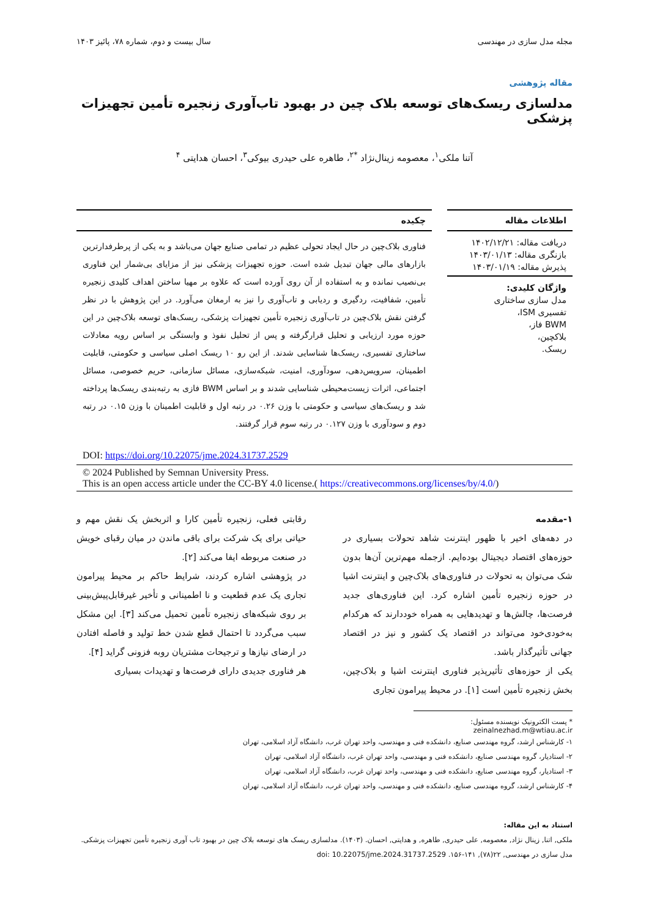مجله مدل سازی در مهندسی سال بیست و دوم، شماره ۷۸، پائیز ۱۴۰۳
مقاله پژوهشی
مدلسازی ریسک‌های توسعه بلاک چین در بهبود تاب‌آوری زنجیره تأمین تجهیزات پزشکی
آتنا ملکی<sup>۱</sup>، معصومه زینال‌نژاد <sup>*۲</sup>، طاهره علی حیدری بیوکی<sup>۳</sup>، احسان هدایتی <sup>۴</sup>
اطلاعات مقاله
دریافت مقاله: ۱۴۰۲/۱۲/۲۱
بازنگری مقاله: ۱۴۰۳/۰۱/۱۳
پذیرش مقاله: ۱۴۰۳/۰۱/۱۹
واژگان کلیدی:
مدل سازی ساختاری
تفسیری ISM،
BWM فاز،
بلاکچین،
ریسک.
چکیده
فناوری بلاک‌چین در حال ایجاد تحولی عظیم در تمامی صنایع جهان می‌باشد و به یکی از پرطرفدارترین بازارهای مالی جهان تبدیل شده است. حوزه تجهیزات پزشکی نیز از مزایای بی‌شمار این فناوری بی‌نصیب نمانده و به استفاده از آن روی آورده است که علاوه بر مهیا ساختن اهداف کلیدی زنجیره تأمین، شفافیت، ردگیری و ردیابی و تاب‌آوری را نیز به ارمغان می‌آورد. در این پژوهش با در نظر گرفتن نقش بلاک‌چین در تاب‌آوری زنجیره تأمین تجهیزات پزشکی، ریسک‌های توسعه بلاک‌چین در این حوزه مورد ارزیابی و تحلیل قرارگرفته و پس از تحلیل نفوذ و وابستگی بر اساس رویه معادلات ساختاری تفسیری، ریسک‌ها شناسایی شدند. از این رو ۱۰ ریسک اصلی سیاسی و حکومتی، قابلیت اطمینان، سرویس‌دهی، سودآوری، امنیت، شبکه‌سازی، مسائل سازمانی، حریم خصوصی، مسائل اجتماعی، اثرات زیست‌محیطی شناسایی شدند و بر اساس BWM فازی به رتبه‌بندی ریسک‌ها پرداخته شد و ریسک‌های سیاسی و حکومتی با وزن ۰.۲۶ در رتبه اول و قابلیت اطمینان با وزن ۰.۱۵ در رتبه دوم و سودآوری با وزن ۰.۱۲۷ در رتبه سوم قرار گرفتند.
DOI: https://doi.org/10.22075/jme.2024.31737.2529
© 2024 Published by Semnan University Press.
This is an open access article under the CC-BY 4.0 license.( https://creativecommons.org/licenses/by/4.0/)
۱-مقدمه
در دهه‌های اخیر با ظهور اینترنت شاهد تحولات بسیاری در حوزه‌های اقتصاد دیجیتال بوده‌ایم. ازجمله مهم‌ترین آن‌ها بدون شک می‌توان به تحولات در فناوری‌های بلاک‌چین و اینترنت اشیا در حوزه زنجیره تأمین اشاره کرد. این فناوری‌های جدید فرصت‌ها، چالش‌ها و تهدیدهایی به همراه خوددارند که هرکدام به‌خودی‌خود می‌تواند در اقتصاد یک کشور و نیز در اقتصاد جهانی تأثیرگذار باشد.
یکی از حوزه‌های تأثیرپذیر فناوری اینترنت اشیا و بلاک‌چین، بخش زنجیره تأمین است [۱]. در محیط پیرامون تجاری
رقابتی فعلی، زنجیره تأمین کارا و اثربخش یک نقش مهم و حیاتی برای یک شرکت برای باقی ماندن در میان رقبای خویش در صنعت مربوطه ایفا می‌کند [۲].
در پژوهشی اشاره کردند، شرایط حاکم بر محیط پیرامون تجاری یک عدم قطعیت و نا اطمینانی و تأخیر غیرقابل‌پیش‌بینی بر روی شبکه‌های زنجیره تأمین تحمیل می‌کند [۳]. این مشکل سبب می‌گردد تا احتمال قطع شدن خط تولید و فاصله افتادن در ارضای نیازها و ترجیحات مشتریان روبه فزونی گراید [۴].
هر فناوری جدیدی دارای فرصت‌ها و تهدیدات بسیاری
* پست الکترونیک نویسنده مسئول: zeinalnezhad.m@wtiau.ac.ir
۱- کارشناس ارشد، گروه مهندسی صنایع، دانشکده فنی و مهندسی، واحد تهران غرب، دانشگاه آزاد اسلامی، تهران
۲- استادیار، گروه مهندسی صنایع، دانشکده فنی و مهندسی، واحد تهران غرب، دانشگاه آزاد اسلامی، تهران
۳- استادیار، گروه مهندسی صنایع، دانشکده فنی و مهندسی، واحد تهران غرب، دانشگاه آزاد اسلامی، تهران
۴- کارشناس ارشد، گروه مهندسی صنایع، دانشکده فنی و مهندسی، واحد تهران غرب، دانشگاه آزاد اسلامی، تهران
استناد به این مقاله:
ملکی, اتنا, زینال نژاد, معصومه, علی حیدری, طاهره, و هدایتی, احسان. (۱۴۰۳). مدلسازی ریسک های توسعه بلاک چین در بهبود تاب آوری زنجیره تأمین تجهیزات پزشکی. مدل سازی در مهندسی, ۲۲(۷۸), ۱۴۱-۱۵۶. doi: 10.22075/jme.2024.31737.2529